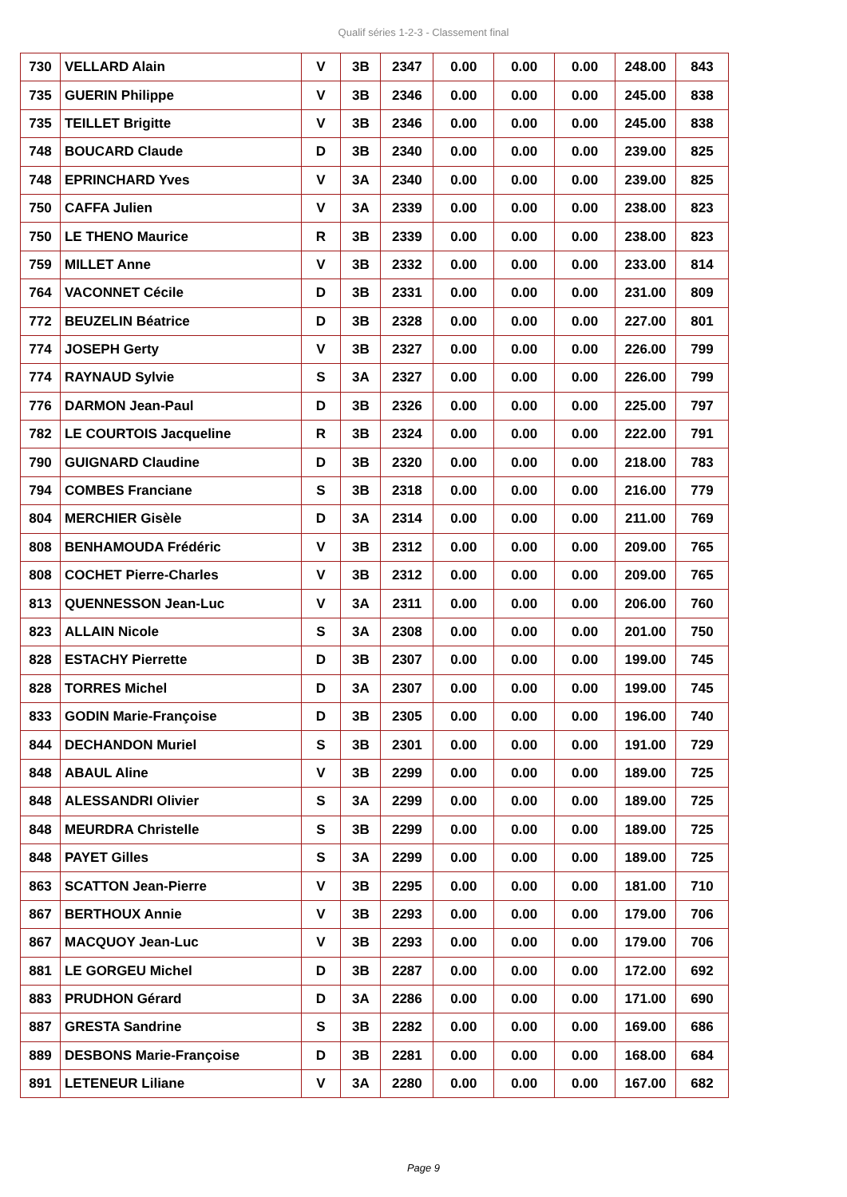Qualif séries 1-2-3 - Classement final
| 730 | VELLARD Alain | V | 3B | 2347 | 0.00 | 0.00 | 0.00 | 248.00 | 843 |
| 735 | GUERIN Philippe | V | 3B | 2346 | 0.00 | 0.00 | 0.00 | 245.00 | 838 |
| 735 | TEILLET Brigitte | V | 3B | 2346 | 0.00 | 0.00 | 0.00 | 245.00 | 838 |
| 748 | BOUCARD Claude | D | 3B | 2340 | 0.00 | 0.00 | 0.00 | 239.00 | 825 |
| 748 | EPRINCHARD Yves | V | 3A | 2340 | 0.00 | 0.00 | 0.00 | 239.00 | 825 |
| 750 | CAFFA Julien | V | 3A | 2339 | 0.00 | 0.00 | 0.00 | 238.00 | 823 |
| 750 | LE THENO Maurice | R | 3B | 2339 | 0.00 | 0.00 | 0.00 | 238.00 | 823 |
| 759 | MILLET Anne | V | 3B | 2332 | 0.00 | 0.00 | 0.00 | 233.00 | 814 |
| 764 | VACONNET Cécile | D | 3B | 2331 | 0.00 | 0.00 | 0.00 | 231.00 | 809 |
| 772 | BEUZELIN Béatrice | D | 3B | 2328 | 0.00 | 0.00 | 0.00 | 227.00 | 801 |
| 774 | JOSEPH Gerty | V | 3B | 2327 | 0.00 | 0.00 | 0.00 | 226.00 | 799 |
| 774 | RAYNAUD Sylvie | S | 3A | 2327 | 0.00 | 0.00 | 0.00 | 226.00 | 799 |
| 776 | DARMON Jean-Paul | D | 3B | 2326 | 0.00 | 0.00 | 0.00 | 225.00 | 797 |
| 782 | LE COURTOIS Jacqueline | R | 3B | 2324 | 0.00 | 0.00 | 0.00 | 222.00 | 791 |
| 790 | GUIGNARD Claudine | D | 3B | 2320 | 0.00 | 0.00 | 0.00 | 218.00 | 783 |
| 794 | COMBES Franciane | S | 3B | 2318 | 0.00 | 0.00 | 0.00 | 216.00 | 779 |
| 804 | MERCHIER Gisèle | D | 3A | 2314 | 0.00 | 0.00 | 0.00 | 211.00 | 769 |
| 808 | BENHAMOUDA Frédéric | V | 3B | 2312 | 0.00 | 0.00 | 0.00 | 209.00 | 765 |
| 808 | COCHET Pierre-Charles | V | 3B | 2312 | 0.00 | 0.00 | 0.00 | 209.00 | 765 |
| 813 | QUENNESSON Jean-Luc | V | 3A | 2311 | 0.00 | 0.00 | 0.00 | 206.00 | 760 |
| 823 | ALLAIN Nicole | S | 3A | 2308 | 0.00 | 0.00 | 0.00 | 201.00 | 750 |
| 828 | ESTACHY Pierrette | D | 3B | 2307 | 0.00 | 0.00 | 0.00 | 199.00 | 745 |
| 828 | TORRES Michel | D | 3A | 2307 | 0.00 | 0.00 | 0.00 | 199.00 | 745 |
| 833 | GODIN Marie-Françoise | D | 3B | 2305 | 0.00 | 0.00 | 0.00 | 196.00 | 740 |
| 844 | DECHANDON Muriel | S | 3B | 2301 | 0.00 | 0.00 | 0.00 | 191.00 | 729 |
| 848 | ABAUL Aline | V | 3B | 2299 | 0.00 | 0.00 | 0.00 | 189.00 | 725 |
| 848 | ALESSANDRI Olivier | S | 3A | 2299 | 0.00 | 0.00 | 0.00 | 189.00 | 725 |
| 848 | MEURDRA Christelle | S | 3B | 2299 | 0.00 | 0.00 | 0.00 | 189.00 | 725 |
| 848 | PAYET Gilles | S | 3A | 2299 | 0.00 | 0.00 | 0.00 | 189.00 | 725 |
| 863 | SCATTON Jean-Pierre | V | 3B | 2295 | 0.00 | 0.00 | 0.00 | 181.00 | 710 |
| 867 | BERTHOUX Annie | V | 3B | 2293 | 0.00 | 0.00 | 0.00 | 179.00 | 706 |
| 867 | MACQUOY Jean-Luc | V | 3B | 2293 | 0.00 | 0.00 | 0.00 | 179.00 | 706 |
| 881 | LE GORGEU Michel | D | 3B | 2287 | 0.00 | 0.00 | 0.00 | 172.00 | 692 |
| 883 | PRUDHON Gérard | D | 3A | 2286 | 0.00 | 0.00 | 0.00 | 171.00 | 690 |
| 887 | GRESTA Sandrine | S | 3B | 2282 | 0.00 | 0.00 | 0.00 | 169.00 | 686 |
| 889 | DESBONS Marie-Françoise | D | 3B | 2281 | 0.00 | 0.00 | 0.00 | 168.00 | 684 |
| 891 | LETENEUR Liliane | V | 3A | 2280 | 0.00 | 0.00 | 0.00 | 167.00 | 682 |
Page 9